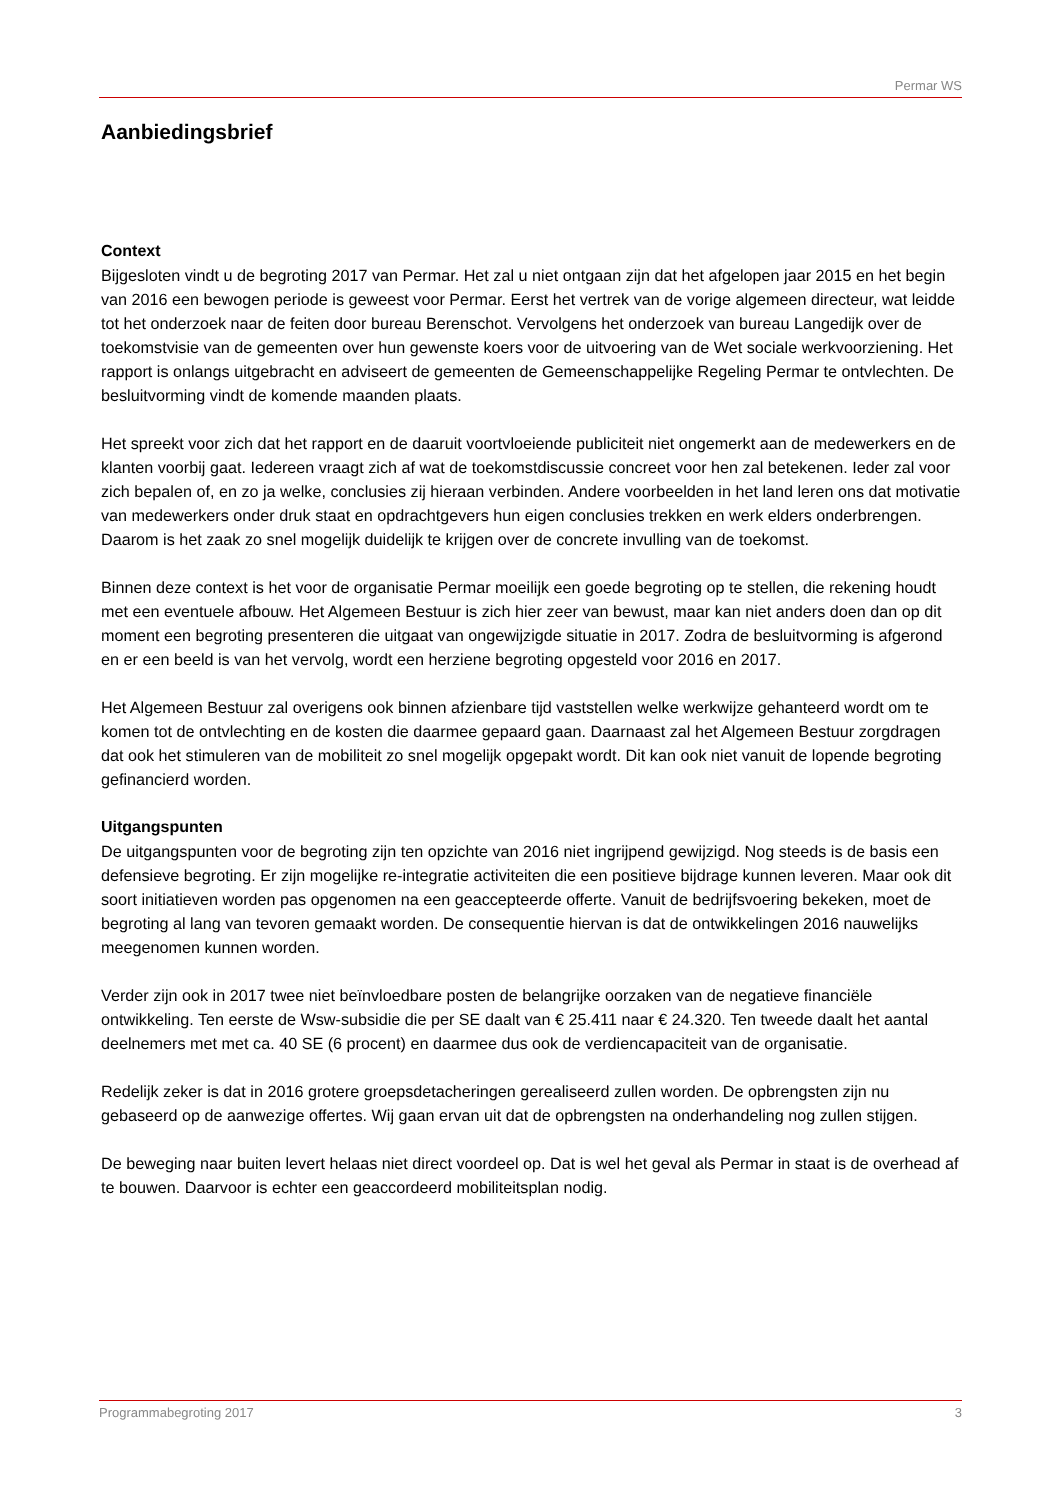Permar WS
Aanbiedingsbrief
Context
Bijgesloten vindt u de begroting 2017 van Permar. Het zal u niet ontgaan zijn dat het afgelopen jaar 2015 en het begin van 2016 een bewogen periode is geweest voor Permar. Eerst het vertrek van de vorige algemeen directeur, wat leidde tot het onderzoek naar de feiten door bureau Berenschot. Vervolgens het onderzoek van bureau Langedijk over de toekomstvisie van de gemeenten over hun gewenste koers voor de uitvoering van de Wet sociale werkvoorziening. Het rapport is onlangs uitgebracht en adviseert de gemeenten de Gemeenschappelijke Regeling Permar te ontvlechten. De besluitvorming vindt de komende maanden plaats.
Het spreekt voor zich dat het rapport en de daaruit voortvloeiende publiciteit niet ongemerkt aan de medewerkers en de klanten voorbij gaat. Iedereen vraagt zich af wat de toekomstdiscussie concreet voor hen zal betekenen. Ieder zal voor zich bepalen of, en zo ja welke, conclusies zij hieraan verbinden. Andere voorbeelden in het land leren ons dat motivatie van medewerkers onder druk staat en opdrachtgevers hun eigen conclusies trekken en werk elders onderbrengen. Daarom is het zaak zo snel mogelijk duidelijk te krijgen over de concrete invulling van de toekomst.
Binnen deze context is het voor de organisatie Permar moeilijk een goede begroting op te stellen, die rekening houdt met een eventuele afbouw. Het Algemeen Bestuur is zich hier zeer van bewust, maar kan niet anders doen dan op dit moment een begroting presenteren die uitgaat van ongewijzigde situatie in 2017. Zodra de besluitvorming is afgerond en er een beeld is van het vervolg, wordt een herziene begroting opgesteld voor 2016 en 2017.
Het Algemeen Bestuur zal overigens ook binnen afzienbare tijd vaststellen welke werkwijze gehanteerd wordt om te komen tot de ontvlechting en de kosten die daarmee gepaard gaan. Daarnaast zal het Algemeen Bestuur zorgdragen dat ook het stimuleren van de mobiliteit zo snel mogelijk opgepakt wordt. Dit kan ook niet vanuit de lopende begroting gefinancierd worden.
Uitgangspunten
De uitgangspunten voor de begroting zijn ten opzichte van 2016 niet ingrijpend gewijzigd. Nog steeds is de basis een defensieve begroting. Er zijn mogelijke re-integratie activiteiten die een positieve bijdrage kunnen leveren. Maar ook dit soort initiatieven worden pas opgenomen na een geaccepteerde offerte. Vanuit de bedrijfsvoering bekeken, moet de begroting al lang van tevoren gemaakt worden. De consequentie hiervan is dat de ontwikkelingen 2016 nauwelijks meegenomen kunnen worden.
Verder zijn ook in 2017 twee niet beïnvloedbare posten de belangrijke oorzaken van de negatieve financiële ontwikkeling. Ten eerste de Wsw-subsidie die per SE daalt van € 25.411 naar € 24.320. Ten tweede daalt het aantal deelnemers met met ca. 40 SE (6 procent) en daarmee dus ook de verdiencapaciteit van de organisatie.
Redelijk zeker is dat in 2016 grotere groepsdetacheringen gerealiseerd zullen worden. De opbrengsten zijn nu gebaseerd op de aanwezige offertes. Wij gaan ervan uit dat de opbrengsten na onderhandeling nog zullen stijgen.
De beweging naar buiten levert helaas niet direct voordeel op. Dat is wel het geval als Permar in staat is de overhead af te bouwen. Daarvoor is echter een geaccordeerd mobiliteitsplan nodig.
Programmabegroting 2017 3